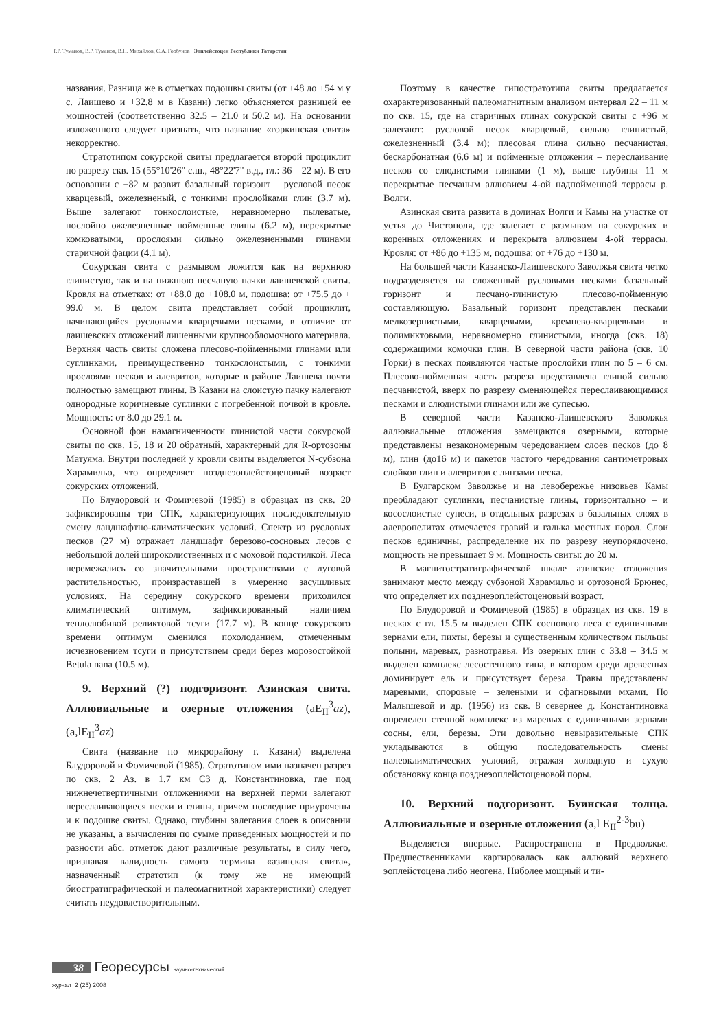Р.Р. Туманов, В.Р. Туманов, В.Н. Михайлов, С.А. Горбунов Эоплейстоцен Республики Татарстан
названия. Разница же в отметках подошвы свиты (от +48 до +54 м у с. Лаишево и +32.8 м в Казани) легко объясняется разницей ее мощностей (соответственно 32.5 – 21.0 и 50.2 м). На основании изложенного следует признать, что название «горкинская свита» некорректно.
Стратотипом сокурской свиты предлагается второй проциклит по разрезу скв. 15 (55°10'26" с.ш., 48°22'7" в.д., гл.: 36 – 22 м). В его основании с +82 м развит базальный горизонт – русловой песок кварцевый, ожелезненый, с тонкими прослойками глин (3.7 м). Выше залегают тонкослоистые, неравномерно пылеватые, послойно ожелезненные пойменные глины (6.2 м), перекрытые комковатыми, прослоями сильно ожелезненными глинами старичной фации (4.1 м).
Сокурская свита с размывом ложится как на верхнюю глинистую, так и на нижнюю песчаную пачки лаишевской свиты. Кровля на отметках: от +88.0 до +108.0 м, подошва: от +75.5 до + 99.0 м. В целом свита представляет собой проциклит, начинающийся русловыми кварцевыми песками, в отличие от лаишевских отложений лишенными крупнообломочного материала. Верхняя часть свиты сложена плесово-пойменными глинами или суглинками, преимущественно тонкослоистыми, с тонкими прослоями песков и алевритов, которые в районе Лаишева почти полностью замещают глины. В Казани на слоистую пачку налегают однородные коричневые суглинки с погребенной почвой в кровле. Мощность: от 8.0 до 29.1 м.
Основной фон намагниченности глинистой части сокурской свиты по скв. 15, 18 и 20 обратный, характерный для R-ортозоны Матуяма. Внутри последней у кровли свиты выделяется N-субзона Харамильо, что определяет позднеэоплейстоценовый возраст сокурских отложений.
По Блудоровой и Фомичевой (1985) в образцах из скв. 20 зафиксированы три СПК, характеризующих последовательную смену ландшафтно-климатических условий. Спектр из русловых песков (27 м) отражает ландшафт березово-сосновых лесов с небольшой долей широколиственных и с моховой подстилкой. Леса перемежались со значительными пространствами с луговой растительностью, произраставшей в умеренно засушливых условиях. На середину сокурского времени приходился климатический оптимум, зафиксированный наличием теплолюбивой реликтовой тсуги (17.7 м). В конце сокурского времени оптимум сменился похолоданием, отмеченным исчезновением тсуги и присутствием среди берез морозостойкой Betula nana (10.5 м).
9. Верхний (?) подгоризонт. Азинская свита. Аллювиальные и озерные отложения (aE<sub>II</sub><sup>3</sup>az), (a,lE<sub>II</sub><sup>3</sup>az)
Свита (название по микрорайону г. Казани) выделена Блудоровой и Фомичевой (1985). Стратотипом ими назначен разрез по скв. 2 Аз. в 1.7 км СЗ д. Константиновка, где под нижнечетвертичными отложениями на верхней перми залегают переслаивающиеся пески и глины, причем последние приурочены и к подошве свиты. Однако, глубины залегания слоев в описании не указаны, а вычисления по сумме приведенных мощностей и по разности абс. отметок дают различные результаты, в силу чего, признавая валидность самого термина «азинская свита», назначенный стратотип (к тому же не имеющий биостратиграфической и палеомагнитной характеристики) следует считать неудовлетворительным.
Поэтому в качестве гипостратотипа свиты предлагается охарактеризованный палеомагнитным анализом интервал 22 – 11 м по скв. 15, где на старичных глинах сокурской свиты с +96 м залегают: русловой песок кварцевый, сильно глинистый, ожелезненный (3.4 м); плесовая глина сильно песчанистая, бескарбонатная (6.6 м) и пойменные отложения – переслаивание песков со слюдистыми глинами (1 м), выше глубины 11 м перекрытые песчаным аллювием 4-ой надпойменной террасы р. Волги.
Азинская свита развита в долинах Волги и Камы на участке от устья до Чистополя, где залегает с размывом на сокурских и коренных отложениях и перекрыта аллювием 4-ой террасы. Кровля: от +86 до +135 м, подошва: от +76 до +130 м.
На большей части Казанско-Лаишевского Заволжья свита четко подразделяется на сложенный русловыми песками базальный горизонт и песчано-глинистую плесово-пойменную составляющую. Базальный горизонт представлен песками мелкозернистыми, кварцевыми, кремнево-кварцевыми и полимиктовыми, неравномерно глинистыми, иногда (скв. 18) содержащими комочки глин. В северной части района (скв. 10 Горки) в песках появляются частые прослойки глин по 5 – 6 см. Плесово-пойменная часть разреза представлена глиной сильно песчанистой, вверх по разрезу сменяющейся переслаивающимися песками и слюдистыми глинами или же супесью.
В северной части Казанско-Лаишевского Заволжья аллювиальные отложения замещаются озерными, которые представлены незакономерным чередованием слоев песков (до 8 м), глин (до16 м) и пакетов частого чередования сантиметровых слойков глин и алевритов с линзами песка.
В Булгарском Заволжье и на левобережье низовьев Камы преобладают суглинки, песчанистые глины, горизонтально – и косослоистые супеси, в отдельных разрезах в базальных слоях в алевропелитах отмечается гравий и галька местных пород. Слои песков единичны, распределение их по разрезу неупорядочено, мощность не превышает 9 м. Мощность свиты: до 20 м.
В магнитостратиграфической шкале азинские отложения занимают место между субзоной Харамильо и ортозоной Брюнес, что определяет их позднеэоплейстоценовый возраст.
По Блудоровой и Фомичевой (1985) в образцах из скв. 19 в песках с гл. 15.5 м выделен СПК соснового леса с единичными зернами ели, пихты, березы и существенным количеством пыльцы полыни, маревых, разнотравья. Из озерных глин с 33.8 – 34.5 м выделен комплекс лесостепного типа, в котором среди древесных доминирует ель и присутствует береза. Травы представлены маревыми, споровые – зелеными и сфагновыми мхами. По Малышевой и др. (1956) из скв. 8 севернее д. Константиновка определен степной комплекс из маревых с единичными зернами сосны, ели, березы. Эти довольно невыразительные СПК укладываются в общую последовательность смены палеоклиматических условий, отражая холодную и сухую обстановку конца позднеэоплейстоценовой поры.
10. Верхний подгоризонт. Буинская толща. Аллювиальные и озерные отложения (a,l E<sub>II</sub><sup>2-3</sup>bu)
Выделяется впервые. Распространена в Предволжье. Предшественниками картировалась как аллювий верхнего эоплейстоцена либо неогена. Ниболее мощный и ти-
38 Георесурсы научно-технический журнал 2 (25) 2008